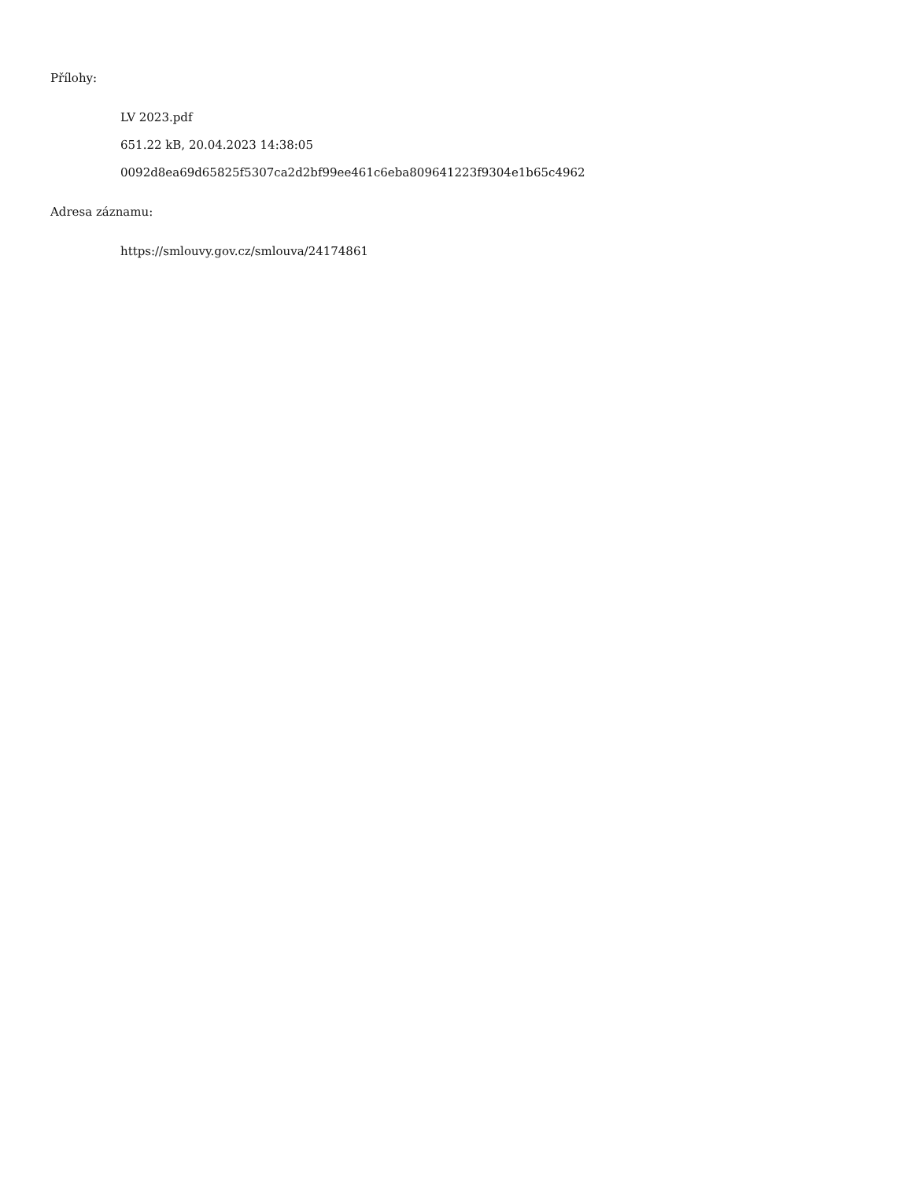Přílohy:
LV 2023.pdf
651.22 kB, 20.04.2023 14:38:05
0092d8ea69d65825f5307ca2d2bf99ee461c6eba809641223f9304e1b65c4962
Adresa záznamu:
https://smlouvy.gov.cz/smlouva/24174861